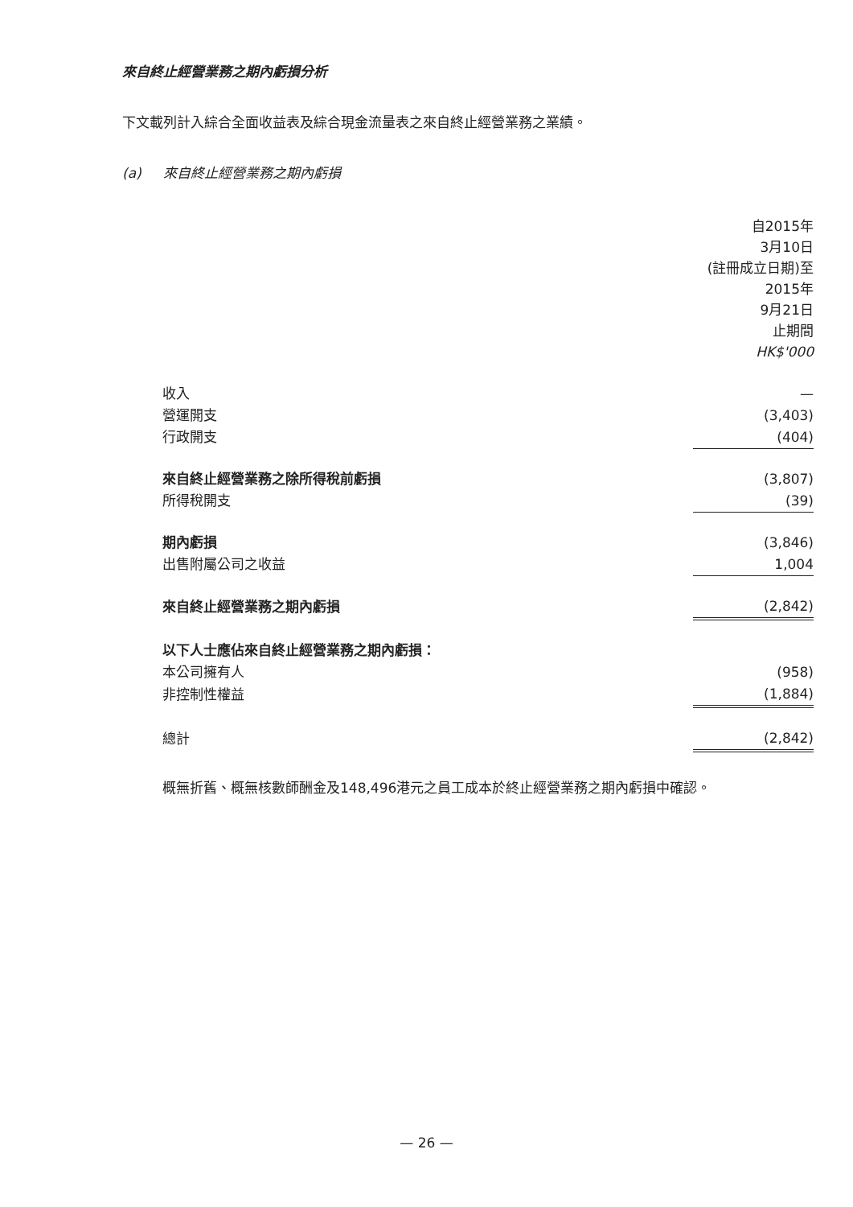來自終止經營業務之期內虧損分析
下文載列計入綜合全面收益表及綜合現金流量表之來自終止經營業務之業績。
(a) 來自終止經營業務之期內虧損
| | 自2015年 3月10日 (註冊成立日期)至 2015年 9月21日 止期間 HK$'000 |
| 收入 | — |
| 營運開支 | (3,403) |
| 行政開支 | (404) |
| 來自終止經營業務之除所得稅前虧損 | (3,807) |
| 所得稅開支 | (39) |
| 期內虧損 | (3,846) |
| 出售附屬公司之收益 | 1,004 |
| 來自終止經營業務之期內虧損 | (2,842) |
| 以下人士應佔來自終止經營業務之期內虧損： | |
| 本公司擁有人 | (958) |
| 非控制性權益 | (1,884) |
| 總計 | (2,842) |
概無折舊、概無核數師酬金及148,496港元之員工成本於終止經營業務之期內虧損中確認。
— 26 —